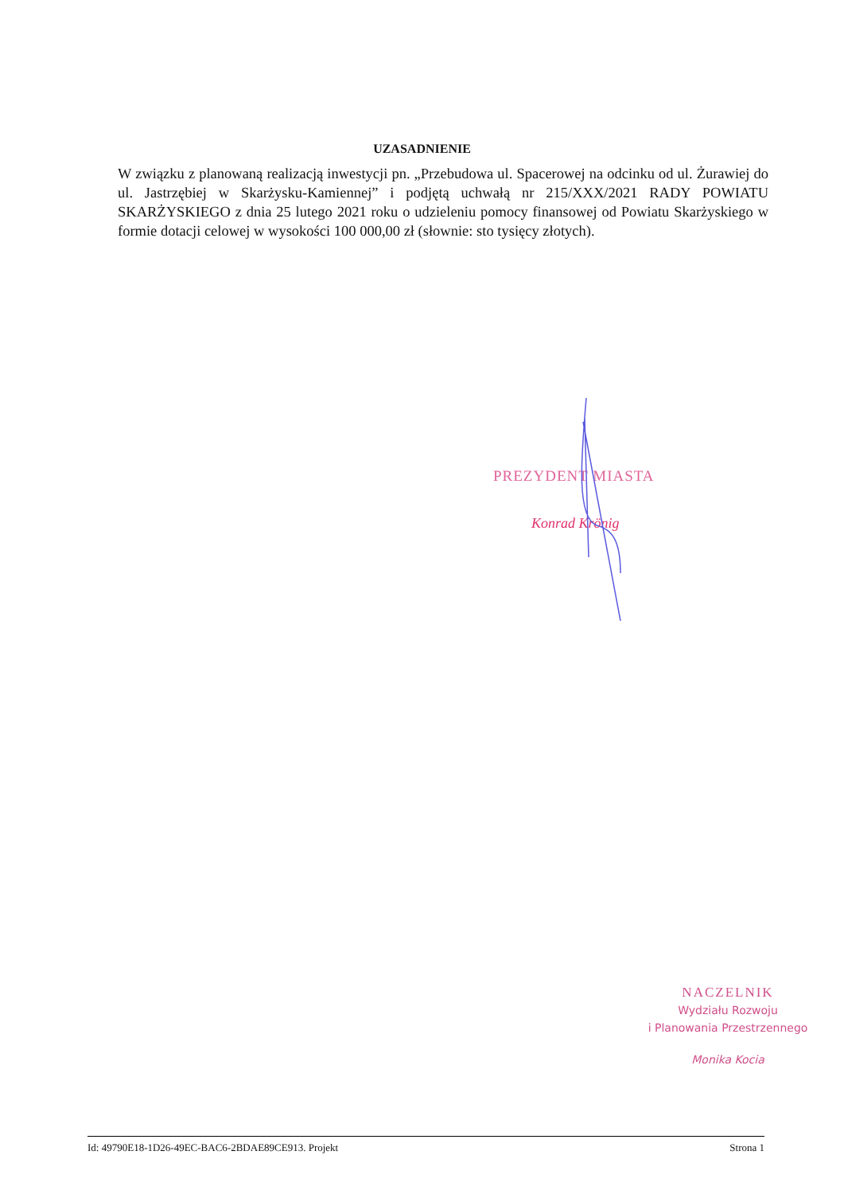UZASADNIENIE
W związku z planowaną realizacją inwestycji pn. „Przebudowa ul. Spacerowej na odcinku od ul. Żurawiej do ul. Jastrzębiej w Skarżysku-Kamiennej” i podjętą uchwałą nr 215/XXX/2021 RADY POWIATU SKARŻYSKIEGO z dnia 25 lutego 2021 roku o udzieleniu pomocy finansowej od Powiatu Skarżyskiego w formie dotacji celowej w wysokości 100 000,00 zł (słownie: sto tysięcy złotych).
PREZYDENT MIASTA
Konrad Krönig
NACZELNIK
Wydziału Rozwoju
i Planowania Przestrzennego
Monika Kocia
Id: 49790E18-1D26-49EC-BAC6-2BDAE89CE913. Projekt Strona 1